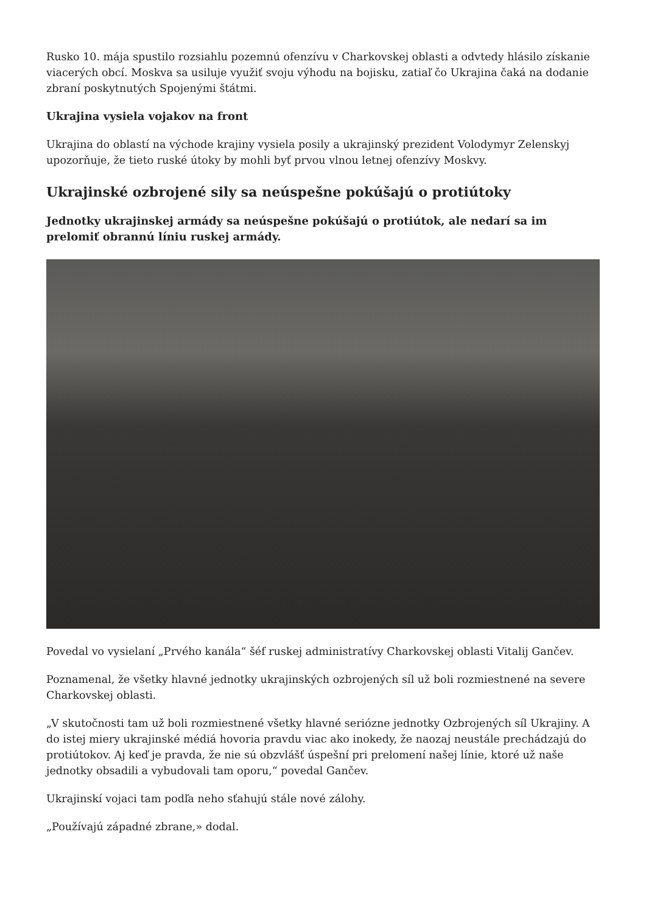Rusko 10. mája spustilo rozsiahlu pozemnú ofenzívu v Charkovskej oblasti a odvtedy hlásilo získanie viacerých obcí. Moskva sa usiluje využiť svoju výhodu na bojisku, zatiaľ čo Ukrajina čaká na dodanie zbraní poskytnutých Spojenými štátmi.
Ukrajina vysiela vojakov na front
Ukrajina do oblastí na východe krajiny vysiela posily a ukrajinský prezident Volodymyr Zelenskyj upozorňuje, že tieto ruské útoky by mohli byť prvou vlnou letnej ofenzívy Moskvy.
Ukrajinské ozbrojené sily sa neúspešne pokúšajú o protiútoky
Jednotky ukrajinskej armády sa neúspešne pokúšajú o protiútok, ale nedarí sa im prelomiť obrannú líniu ruskej armády.
Povedal vo vysielaní „Prvého kanála“ šéf ruskej administratívy Charkovskej oblasti Vitalij Gančev.
Poznamenal, že všetky hlavné jednotky ukrajinských ozbrojených síl už boli rozmiestnené na severe Charkovskej oblasti.
„V skutočnosti tam už boli rozmiestnené všetky hlavné seriózne jednotky Ozbrojených síl Ukrajiny. A do istej miery ukrajinské médiá hovoria pravdu viac ako inokedy, že naozaj neustále prechádzajú do protiútokov. Aj keď je pravda, že nie sú obzvlášť úspešní pri prelomení našej línie, ktoré už naše jednotky obsadili a vybudovali tam oporu,“ povedal Gančev.
Ukrajinskí vojaci tam podľa neho sťahujú stále nové zálohy.
„Používajú západné zbrane,» dodal.